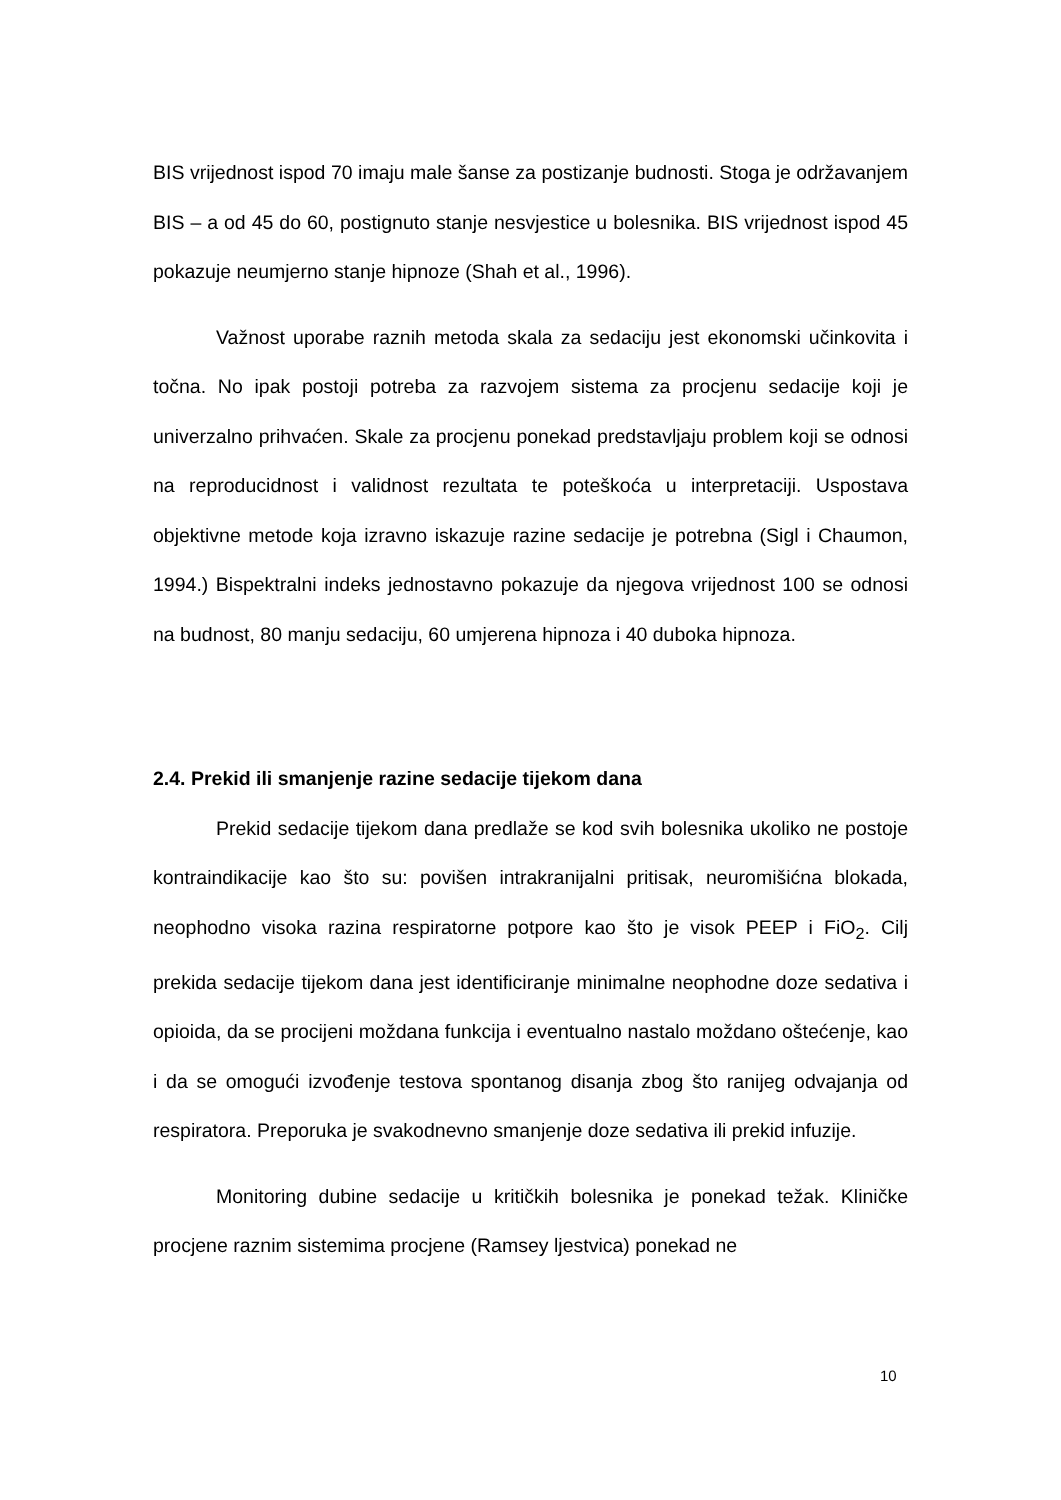BIS vrijednost ispod 70 imaju male šanse za postizanje budnosti. Stoga je održavanjem BIS – a od 45 do 60, postignuto stanje nesvjestice u bolesnika. BIS vrijednost ispod 45 pokazuje neumjerno stanje hipnoze (Shah et al., 1996).
Važnost uporabe raznih metoda skala za sedaciju jest ekonomski učinkovita i točna. No ipak postoji potreba za razvojem sistema za procjenu sedacije koji je univerzalno prihvaćen. Skale za procjenu ponekad predstavljaju problem koji se odnosi na reproducidnost i validnost rezultata te poteškoća u interpretaciji. Uspostava objektivne metode koja izravno iskazuje razine sedacije je potrebna (Sigl i Chaumon, 1994.) Bispektralni indeks jednostavno pokazuje da njegova vrijednost 100 se odnosi na budnost, 80 manju sedaciju, 60 umjerena hipnoza i 40 duboka hipnoza.
2.4. Prekid ili smanjenje razine sedacije tijekom dana
Prekid sedacije tijekom dana predlaže se kod svih bolesnika ukoliko ne postoje kontraindikacije kao što su: povišen intrakranijalni pritisak, neuromišićna blokada, neophodno visoka razina respiratorne potpore kao što je visok PEEP i FiO<sub>2</sub>. Cilj prekida sedacije tijekom dana jest identificiranje minimalne neophodne doze sedativa i opioida, da se procijeni moždana funkcija i eventualno nastalo moždano oštećenje, kao i da se omogući izvođenje testova spontanog disanja zbog što ranijeg odvajanja od respiratora. Preporuka je svakodnevno smanjenje doze sedativa ili prekid infuzije.
Monitoring dubine sedacije u kritičkih bolesnika je ponekad težak. Kliničke procjene raznim sistemima procjene (Ramsey ljestvica) ponekad ne
10